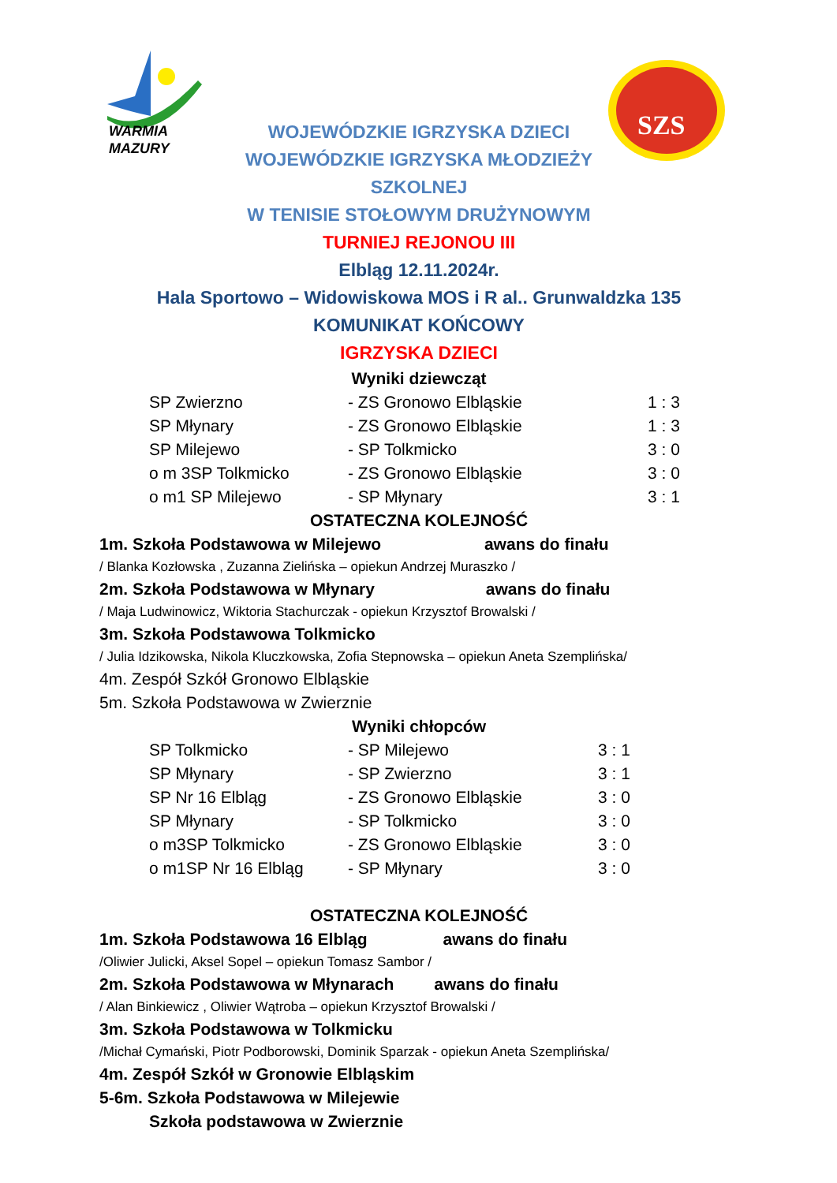WARMIA
MAZURY
SZS
WOJEWÓDZKIE IGRZYSKA DZIECI
WOJEWÓDZKIE IGRZYSKA MŁODZIEŻY
SZKOLNEJ
W TENISIE STOŁOWYM DRUŻYNOWYM
TURNIEJ REJONOU III
Elbląg 12.11.2024r.
Hala Sportowo – Widowiskowa MOS i R al.. Grunwaldzka 135
KOMUNIKAT KOŃCOWY
IGRZYSKA DZIECI
Wyniki dziewcząt
| SP Zwierzno | - ZS Gronowo Elbląskie | 1 : 3 |
| SP Młynary | - ZS Gronowo Elbląskie | 1 : 3 |
| SP Milejewo | - SP Tolkmicko | 3 : 0 |
| o m 3SP Tolkmicko | - ZS Gronowo Elbląskie | 3 : 0 |
| o m1 SP Milejewo | - SP Młynary | 3 : 1 |
OSTATECZNA KOLEJNOŚĆ
1m. Szkoła Podstawowa w Milejewo awans do finału
/ Blanka Kozłowska , Zuzanna Zielińska – opiekun Andrzej Muraszko /
2m. Szkoła Podstawowa w Młynary awans do finału
/ Maja Ludwinowicz, Wiktoria Stachurczak - opiekun Krzysztof Browalski /
3m. Szkoła Podstawowa Tolkmicko
/ Julia Idzikowska, Nikola Kluczkowska, Zofia Stepnowska – opiekun Aneta Szemplińska/
4m. Zespół Szkół Gronowo Elbląskie
5m. Szkoła Podstawowa w Zwierznie
Wyniki chłopców
| SP Tolkmicko | - SP Milejewo | 3 : 1 |
| SP Młynary | - SP Zwierzno | 3 : 1 |
| SP Nr 16 Elbląg | - ZS Gronowo Elbląskie | 3 : 0 |
| SP Młynary | - SP Tolkmicko | 3 : 0 |
| o m3SP Tolkmicko | - ZS Gronowo Elbląskie | 3 : 0 |
| o m1SP Nr 16 Elbląg | - SP Młynary | 3 : 0 |
OSTATECZNA KOLEJNOŚĆ
1m. Szkoła Podstawowa 16 Elbląg awans do finału
/Oliwier Julicki, Aksel Sopel – opiekun Tomasz Sambor /
2m. Szkoła Podstawowa w Młynarach awans do finału
/ Alan Binkiewicz , Oliwier Wątroba – opiekun Krzysztof Browalski /
3m. Szkoła Podstawowa w Tolkmicku
/Michał Cymański, Piotr Podborowski, Dominik Sparzak - opiekun Aneta Szemplińska/
4m. Zespół Szkół w Gronowie Elbląskim
5-6m. Szkoła Podstawowa w Milejewie
Szkoła podstawowa w Zwierznie